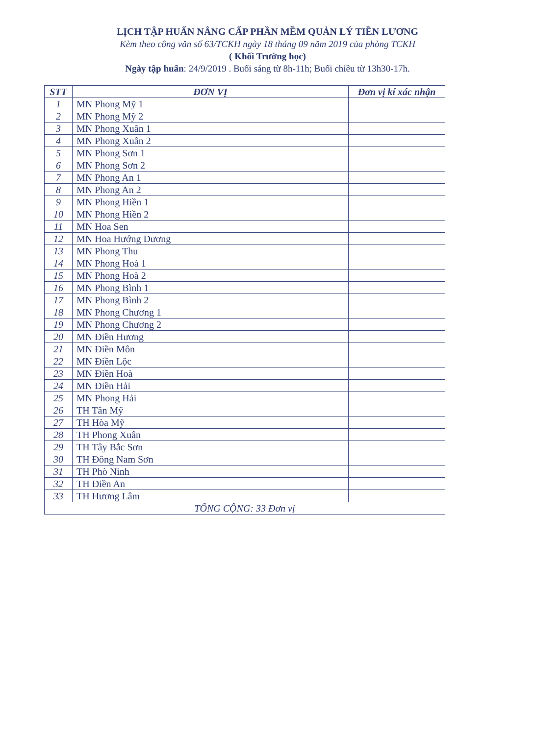LỊCH TẬP HUẤN NÂNG CẤP PHẦN MỀM QUẢN LÝ TIỀN LƯƠNG
Kèm theo công văn số 63/TCKH ngày 18 tháng 09 năm 2019 của phòng TCKH
( Khối Trường học)
Ngày tập huấn: 24/9/2019 . Buổi sáng từ 8h-11h; Buổi chiều từ 13h30-17h.
| STT | ĐƠN VỊ | Đơn vị kí xác nhận |
| --- | --- | --- |
| 1 | MN Phong Mỹ 1 | |
| 2 | MN Phong Mỹ 2 | |
| 3 | MN Phong Xuân 1 | |
| 4 | MN Phong Xuân 2 | |
| 5 | MN Phong Sơn 1 | |
| 6 | MN Phong Sơn 2 | |
| 7 | MN Phong An 1 | |
| 8 | MN Phong An 2 | |
| 9 | MN Phong Hiền 1 | |
| 10 | MN Phong Hiền 2 | |
| 11 | MN Hoa Sen | |
| 12 | MN Hoa Hướng Dương | |
| 13 | MN Phong Thu | |
| 14 | MN Phong Hoà 1 | |
| 15 | MN Phong Hoà 2 | |
| 16 | MN Phong Bình 1 | |
| 17 | MN Phong Bình 2 | |
| 18 | MN Phong Chương 1 | |
| 19 | MN Phong Chương 2 | |
| 20 | MN Điền Hương | |
| 21 | MN Điền Môn | |
| 22 | MN Điền Lộc | |
| 23 | MN Điền Hoà | |
| 24 | MN Điền Hải | |
| 25 | MN Phong Hải | |
| 26 | TH Tân Mỹ | |
| 27 | TH Hòa Mỹ | |
| 28 | TH Phong Xuân | |
| 29 | TH Tây Bắc Sơn | |
| 30 | TH Đông Nam Sơn | |
| 31 | TH Phò Ninh | |
| 32 | TH Điền An | |
| 33 | TH Hương Lâm | |
| TỔNG CỘNG: 33 Đơn vị | | |